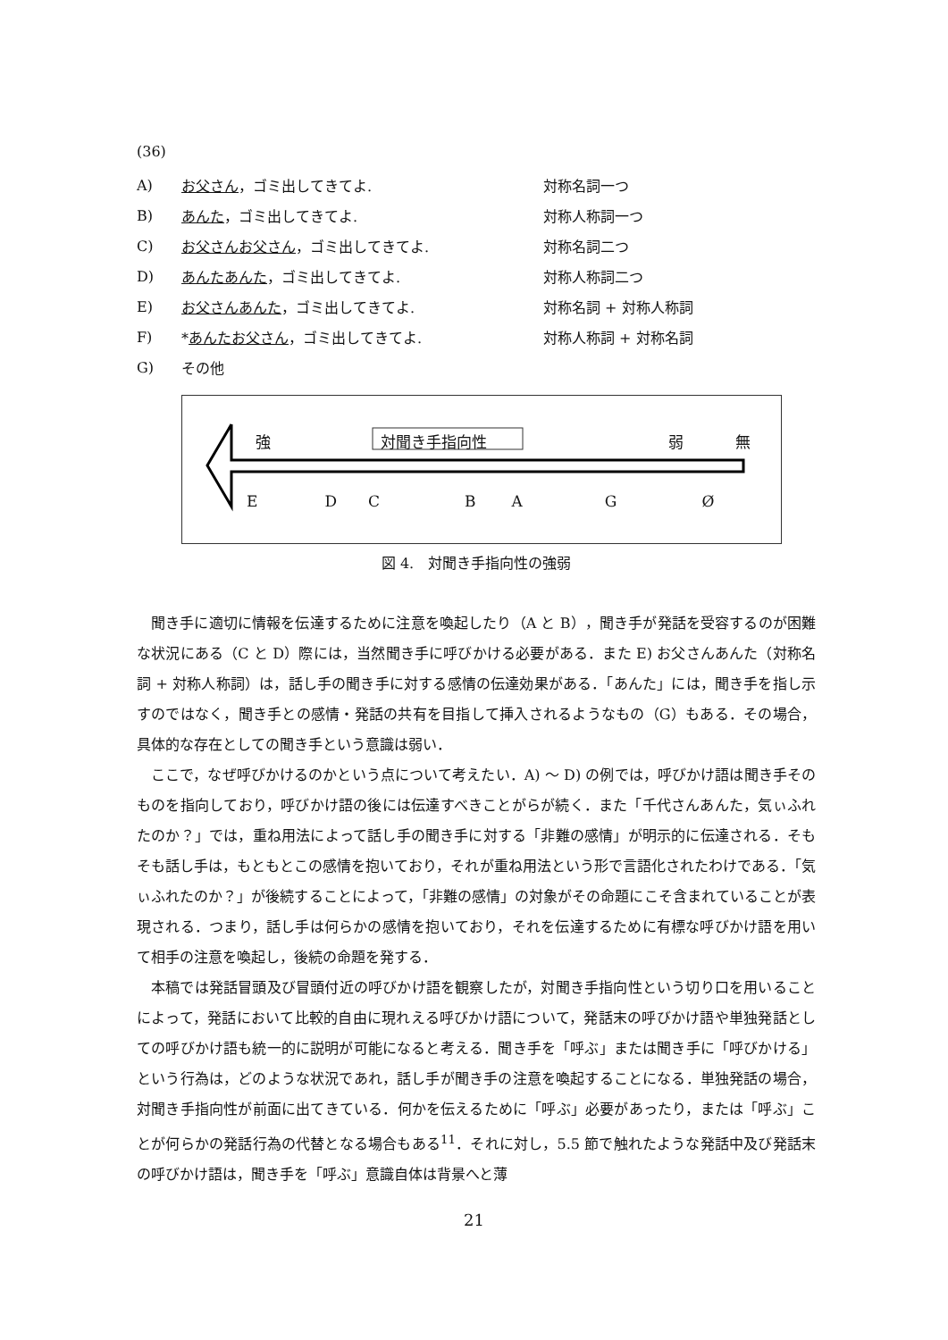(36)
A) お父さん，ゴミ出してきてよ. 対称名詞一つ
B) あんた，ゴミ出してきてよ. 対称人称詞一つ
C) お父さんお父さん，ゴミ出してきてよ. 対称名詞二つ
D) あんたあんた，ゴミ出してきてよ. 対称人称詞二つ
E) お父さんあんた，ゴミ出してきてよ. 対称名詞 + 対称人称詞
F) *あんたお父さん，ゴミ出してきてよ. 対称人称詞 + 対称名詞
G) その他
強 対聞き手指向性 弱 無
E DCBAGØ
図 4.　対聞き手指向性の強弱
聞き手に適切に情報を伝達するために注意を喚起したり（A と B），聞き手が発話を受容するのが困難な状況にある（C と D）際には，当然聞き手に呼びかける必要がある．また E) お父さんあんた（対称名詞 + 対称人称詞）は，話し手の聞き手に対する感情の伝達効果がある．「あんた」には，聞き手を指し示すのではなく，聞き手との感情・発話の共有を目指して挿入されるようなもの（G）もある．その場合，具体的な存在としての聞き手という意識は弱い．
ここで，なぜ呼びかけるのかという点について考えたい．A) 〜 D) の例では，呼びかけ語は聞き手そのものを指向しており，呼びかけ語の後には伝達すべきことがらが続く．また「千代さんあんた，気ぃふれたのか？」では，重ね用法によって話し手の聞き手に対する「非難の感情」が明示的に伝達される．そもそも話し手は，もともとこの感情を抱いており，それが重ね用法という形で言語化されたわけである．「気ぃふれたのか？」が後続することによって，「非難の感情」の対象がその命題にこそ含まれていることが表現される．つまり，話し手は何らかの感情を抱いており，それを伝達するために有標な呼びかけ語を用いて相手の注意を喚起し，後続の命題を発する．
本稿では発話冒頭及び冒頭付近の呼びかけ語を観察したが，対聞き手指向性という切り口を用いることによって，発話において比較的自由に現れえる呼びかけ語について，発話末の呼びかけ語や単独発話としての呼びかけ語も統一的に説明が可能になると考える．聞き手を「呼ぶ」または聞き手に「呼びかける」という行為は，どのような状況であれ，話し手が聞き手の注意を喚起することになる．単独発話の場合，対聞き手指向性が前面に出てきている．何かを伝えるために「呼ぶ」必要があったり，または「呼ぶ」ことが何らかの発話行為の代替となる場合もある<sup>11</sup>．それに対し，5.5 節で触れたような発話中及び発話末の呼びかけ語は，聞き手を「呼ぶ」意識自体は背景へと薄
21